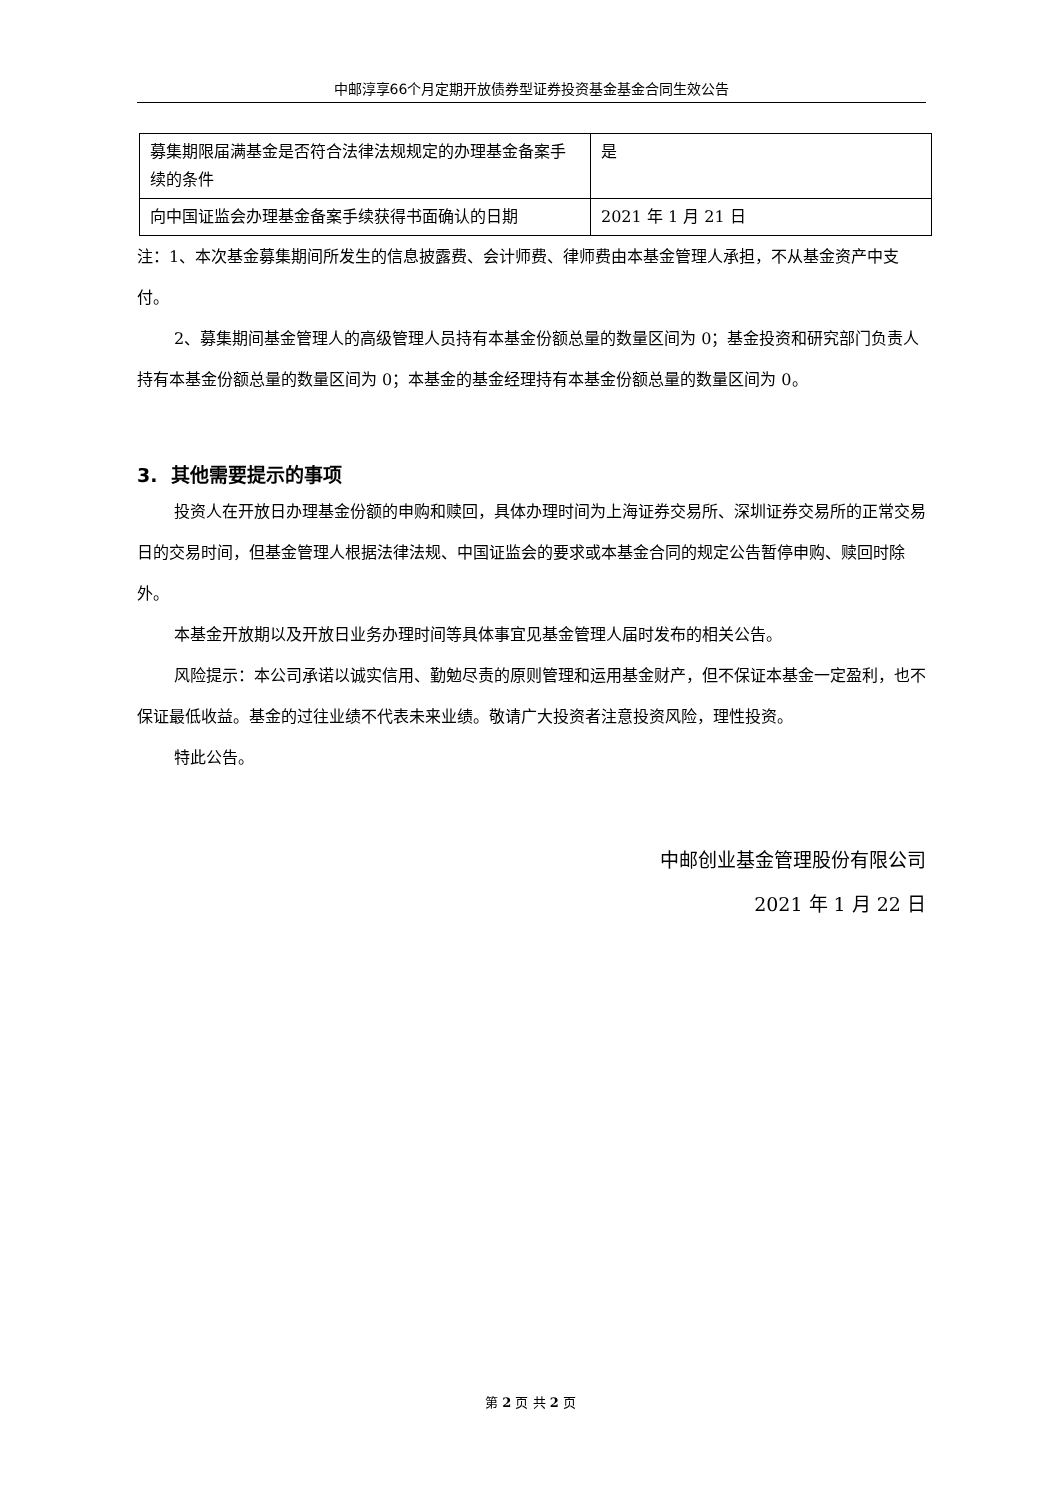中邮淳享66个月定期开放债券型证券投资基金基金合同生效公告
| 募集期限届满基金是否符合法律法规规定的办理基金备案手续的条件 | 是 |
| 向中国证监会办理基金备案手续获得书面确认的日期 | 2021 年 1 月 21 日 |
注：1、本次基金募集期间所发生的信息披露费、会计师费、律师费由本基金管理人承担，不从基金资产中支付。
2、募集期间基金管理人的高级管理人员持有本基金份额总量的数量区间为 0；基金投资和研究部门负责人持有本基金份额总量的数量区间为 0；本基金的基金经理持有本基金份额总量的数量区间为 0。
3. 其他需要提示的事项
投资人在开放日办理基金份额的申购和赎回，具体办理时间为上海证券交易所、深圳证券交易所的正常交易日的交易时间，但基金管理人根据法律法规、中国证监会的要求或本基金合同的规定公告暂停申购、赎回时除外。
本基金开放期以及开放日业务办理时间等具体事宜见基金管理人届时发布的相关公告。
风险提示：本公司承诺以诚实信用、勤勉尽责的原则管理和运用基金财产，但不保证本基金一定盈利，也不保证最低收益。基金的过往业绩不代表未来业绩。敬请广大投资者注意投资风险，理性投资。
特此公告。
中邮创业基金管理股份有限公司
2021 年 1 月 22 日
第 2 页 共 2 页